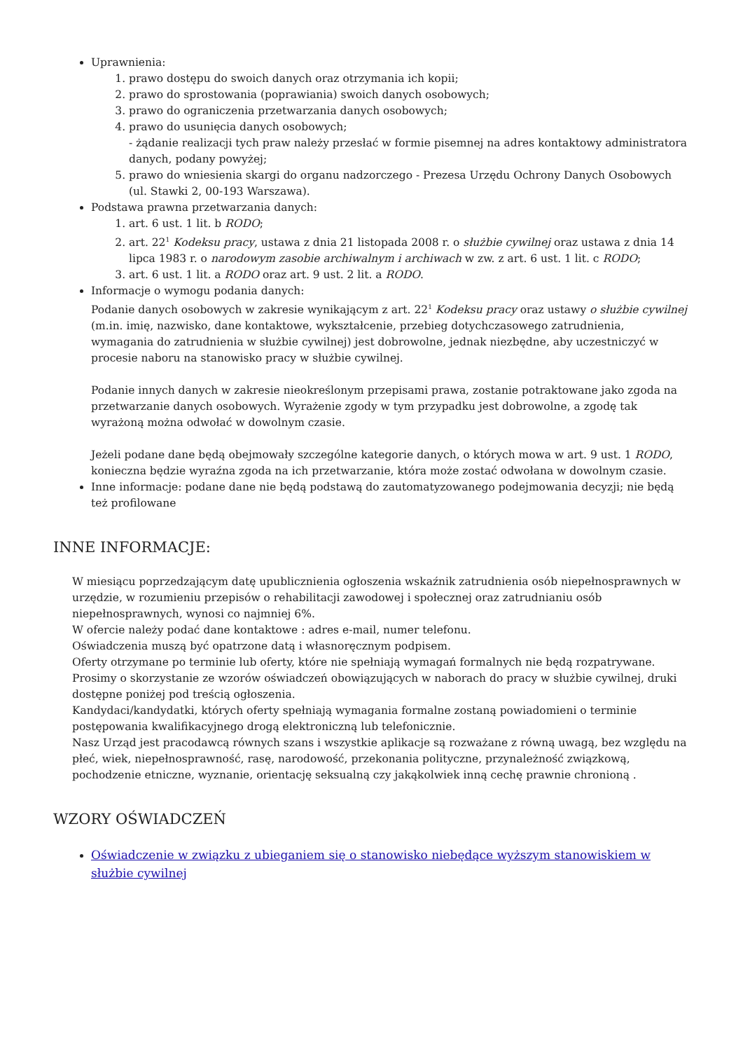Uprawnienia:
1. prawo dostępu do swoich danych oraz otrzymania ich kopii;
2. prawo do sprostowania (poprawiania) swoich danych osobowych;
3. prawo do ograniczenia przetwarzania danych osobowych;
4. prawo do usunięcia danych osobowych;
- żądanie realizacji tych praw należy przesłać w formie pisemnej na adres kontaktowy administratora danych, podany powyżej;
5. prawo do wniesienia skargi do organu nadzorczego - Prezesa Urzędu Ochrony Danych Osobowych (ul. Stawki 2, 00-193 Warszawa).
Podstawa prawna przetwarzania danych:
1. art. 6 ust. 1 lit. b RODO;
2. art. 22<sup>1</sup> Kodeksu pracy, ustawa z dnia 21 listopada 2008 r. o służbie cywilnej oraz ustawa z dnia 14 lipca 1983 r. o narodowym zasobie archiwalnym i archiwach w zw. z art. 6 ust. 1 lit. c RODO;
3. art. 6 ust. 1 lit. a RODO oraz art. 9 ust. 2 lit. a RODO.
Informacje o wymogu podania danych:
Podanie danych osobowych w zakresie wynikającym z art. 22<sup>1</sup> Kodeksu pracy oraz ustawy o służbie cywilnej (m.in. imię, nazwisko, dane kontaktowe, wykształcenie, przebieg dotychczasowego zatrudnienia, wymagania do zatrudnienia w służbie cywilnej) jest dobrowolne, jednak niezbędne, aby uczestniczyć w procesie naboru na stanowisko pracy w służbie cywilnej.
Podanie innych danych w zakresie nieokreślonym przepisami prawa, zostanie potraktowane jako zgoda na przetwarzanie danych osobowych. Wyrażenie zgody w tym przypadku jest dobrowolne, a zgodę tak wyrażoną można odwołać w dowolnym czasie.
Jeżeli podane dane będą obejmowały szczególne kategorie danych, o których mowa w art. 9 ust. 1 RODO, konieczna będzie wyraźna zgoda na ich przetwarzanie, która może zostać odwołana w dowolnym czasie.
Inne informacje: podane dane nie będą podstawą do zautomatyzowanego podejmowania decyzji; nie będą też profilowane
INNE INFORMACJE:
W miesiącu poprzedzającym datę upublicznienia ogłoszenia wskaźnik zatrudnienia osób niepełnosprawnych w urzędzie, w rozumieniu przepisów o rehabilitacji zawodowej i społecznej oraz zatrudnianiu osób niepełnosprawnych, wynosi co najmniej 6%.
W ofercie należy podać dane kontaktowe : adres e-mail, numer telefonu.
Oświadczenia muszą być opatrzone datą i własnoręcznym podpisem.
Oferty otrzymane po terminie lub oferty, które nie spełniają wymagań formalnych nie będą rozpatrywane.
Prosimy o skorzystanie ze wzorów oświadczeń obowiązujących w naborach do pracy w służbie cywilnej, druki dostępne poniżej pod treścią ogłoszenia.
Kandydaci/kandydatki, których oferty spełniają wymagania formalne zostaną powiadomieni o terminie postępowania kwalifikacyjnego drogą elektroniczną lub telefonicznie.
Nasz Urząd jest pracodawcą równych szans i wszystkie aplikacje są rozważane z równą uwagą, bez względu na płeć, wiek, niepełnosprawność, rasę, narodowość, przekonania polityczne, przynależność związkową, pochodzenie etniczne, wyznanie, orientację seksualną czy jakąkolwiek inną cechę prawnie chronioną .
WZORY OŚWIADCZEŃ
Oświadczenie w związku z ubieganiem się o stanowisko niebędące wyższym stanowiskiem w służbie cywilnej